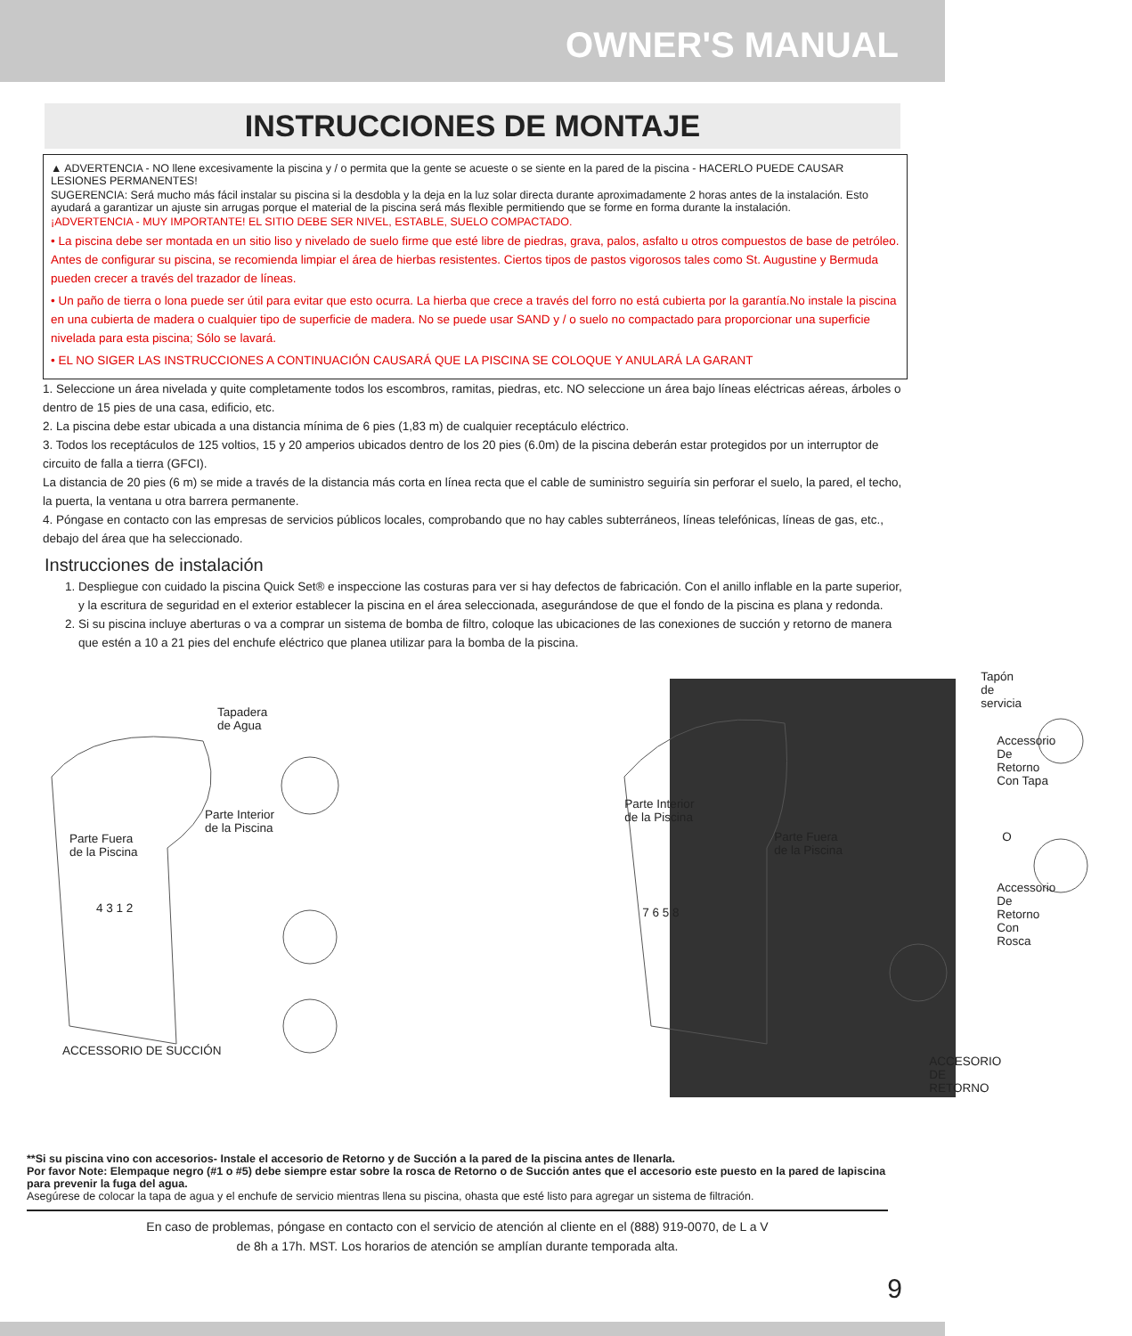OWNER'S MANUAL
INSTRUCCIONES DE MONTAJE
▲ ADVERTENCIA - NO llene excesivamente la piscina y / o permita que la gente se acueste o se siente en la pared de la piscina - HACERLO PUEDE CAUSAR LESIONES PERMANENTES!
SUGERENCIA: Será mucho más fácil instalar su piscina si la desdobla y la deja en la luz solar directa durante aproximadamente 2 horas antes de la instalación. Esto ayudará a garantizar un ajuste sin arrugas porque el material de la piscina será más flexible permitiendo que se forme en forma durante la instalación.
¡ADVERTENCIA - MUY IMPORTANTE! EL SITIO DEBE SER NIVEL, ESTABLE, SUELO COMPACTADO.
• La piscina debe ser montada en un sitio liso y nivelado de suelo firme que esté libre de piedras, grava, palos, asfalto u otros compuestos de base de petróleo. Antes de configurar su piscina, se recomienda limpiar el área de hierbas resistentes. Ciertos tipos de pastos vigorosos tales como St. Augustine y Bermuda pueden crecer a través del trazador de líneas.
• Un paño de tierra o lona puede ser útil para evitar que esto ocurra. La hierba que crece a través del forro no está cubierta por la garantía.No instale la piscina en una cubierta de madera o cualquier tipo de superficie de madera. No se puede usar SAND y / o suelo no compactado para proporcionar una superficie nivelada para esta piscina; Sólo se lavará.
• EL NO SIGER LAS INSTRUCCIONES A CONTINUACIÓN CAUSARÁ QUE LA PISCINA SE COLOQUE Y ANULARÁ LA GARANT
1. Seleccione un área nivelada y quite completamente todos los escombros, ramitas, piedras, etc. NO seleccione un área bajo líneas eléctricas aéreas, árboles o dentro de 15 pies de una casa, edificio, etc.
2. La piscina debe estar ubicada a una distancia mínima de 6 pies (1,83 m) de cualquier receptáculo eléctrico.
3. Todos los receptáculos de 125 voltios, 15 y 20 amperios ubicados dentro de los 20 pies (6.0m) de la piscina deberán estar protegidos por un interruptor de circuito de falla a tierra (GFCI).
La distancia de 20 pies (6 m) se mide a través de la distancia más corta en línea recta que el cable de suministro seguiría sin perforar el suelo, la pared, el techo, la puerta, la ventana u otra barrera permanente.
4. Póngase en contacto con las empresas de servicios públicos locales, comprobando que no hay cables subterráneos, líneas telefónicas, líneas de gas, etc., debajo del área que ha seleccionado.
Instrucciones de instalación
1. Despliegue con cuidado la piscina Quick Set® e inspeccione las costuras para ver si hay defectos de fabricación. Con el anillo inflable en la parte superior, y la escritura de seguridad en el exterior establecer la piscina en el área seleccionada, asegurándose de que el fondo de la piscina es plana y redonda.
2. Si su piscina incluye aberturas o va a comprar un sistema de bomba de filtro, coloque las ubicaciones de las conexiones de succión y retorno de manera que estén a 10 a 21 pies del enchufe eléctrico que planea utilizar para la bomba de la piscina.
Tapadera
de Agua
Parte Interior
de la Piscina
Parte Fuera
de la Piscina
4 3 1 2
ACCESSORIO DE SUCCIÓN
Parte Interior
de la Piscina
Parte Fuera
de la Piscina
7 6 5 8
Tapón de servicia
Accessorio
De Retorno
Con Tapa
O
Accessorio
De Retorno
Con Rosca
ACCESORIO DE RETORNO
**Si su piscina vino con accesorios- Instale el accesorio de Retorno y de Succión a la pared de la piscina antes de llenarla.
Por favor Note: Elempaque negro (#1 o #5) debe siempre estar sobre la rosca de Retorno o de Succión antes que el accesorio este puesto en la pared de lapiscina para prevenir la fuga del agua.
Asegúrese de colocar la tapa de agua y el enchufe de servicio mientras llena su piscina, ohasta que esté listo para agregar un sistema de filtración.
En caso de problemas, póngase en contacto con el servicio de atención al cliente en el (888) 919-0070, de L a V
de 8h a 17h. MST. Los horarios de atención se amplían durante temporada alta.
9